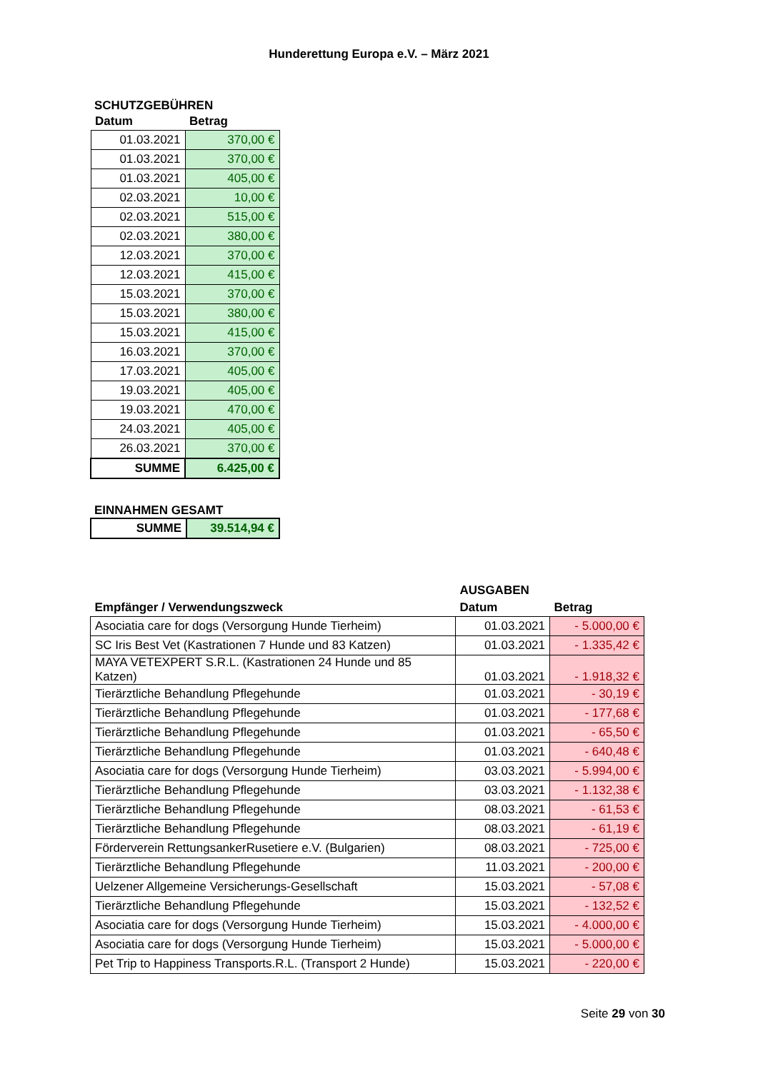Hunderettung Europa e.V. – März 2021
SCHUTZGEBÜHREN
| Datum | Betrag |
| --- | --- |
| 01.03.2021 | 370,00 € |
| 01.03.2021 | 370,00 € |
| 01.03.2021 | 405,00 € |
| 02.03.2021 | 10,00 € |
| 02.03.2021 | 515,00 € |
| 02.03.2021 | 380,00 € |
| 12.03.2021 | 370,00 € |
| 12.03.2021 | 415,00 € |
| 15.03.2021 | 370,00 € |
| 15.03.2021 | 380,00 € |
| 15.03.2021 | 415,00 € |
| 16.03.2021 | 370,00 € |
| 17.03.2021 | 405,00 € |
| 19.03.2021 | 405,00 € |
| 19.03.2021 | 470,00 € |
| 24.03.2021 | 405,00 € |
| 26.03.2021 | 370,00 € |
| SUMME | 6.425,00 € |
EINNAHMEN GESAMT
| SUMME | 39.514,94 € |
| | AUSGABEN | |
| --- | --- | --- |
| Empfänger / Verwendungszweck | Datum | Betrag |
| Asociatia care for dogs (Versorgung Hunde Tierheim) | 01.03.2021 | - 5.000,00 € |
| SC Iris Best Vet (Kastrationen 7 Hunde und 83 Katzen) | 01.03.2021 | - 1.335,42 € |
| MAYA VETEXPERT S.R.L. (Kastrationen 24 Hunde und 85 Katzen) | 01.03.2021 | - 1.918,32 € |
| Tierärztliche Behandlung Pflegehunde | 01.03.2021 | - 30,19 € |
| Tierärztliche Behandlung Pflegehunde | 01.03.2021 | - 177,68 € |
| Tierärztliche Behandlung Pflegehunde | 01.03.2021 | - 65,50 € |
| Tierärztliche Behandlung Pflegehunde | 01.03.2021 | - 640,48 € |
| Asociatia care for dogs (Versorgung Hunde Tierheim) | 03.03.2021 | - 5.994,00 € |
| Tierärztliche Behandlung Pflegehunde | 03.03.2021 | - 1.132,38 € |
| Tierärztliche Behandlung Pflegehunde | 08.03.2021 | - 61,53 € |
| Tierärztliche Behandlung Pflegehunde | 08.03.2021 | - 61,19 € |
| Förderverein RettungsankerRusetiere e.V. (Bulgarien) | 08.03.2021 | - 725,00 € |
| Tierärztliche Behandlung Pflegehunde | 11.03.2021 | - 200,00 € |
| Uelzener Allgemeine Versicherungs-Gesellschaft | 15.03.2021 | - 57,08 € |
| Tierärztliche Behandlung Pflegehunde | 15.03.2021 | - 132,52 € |
| Asociatia care for dogs (Versorgung Hunde Tierheim) | 15.03.2021 | - 4.000,00 € |
| Asociatia care for dogs (Versorgung Hunde Tierheim) | 15.03.2021 | - 5.000,00 € |
| Pet Trip to Happiness Transports.R.L. (Transport 2 Hunde) | 15.03.2021 | - 220,00 € |
Seite 29 von 30